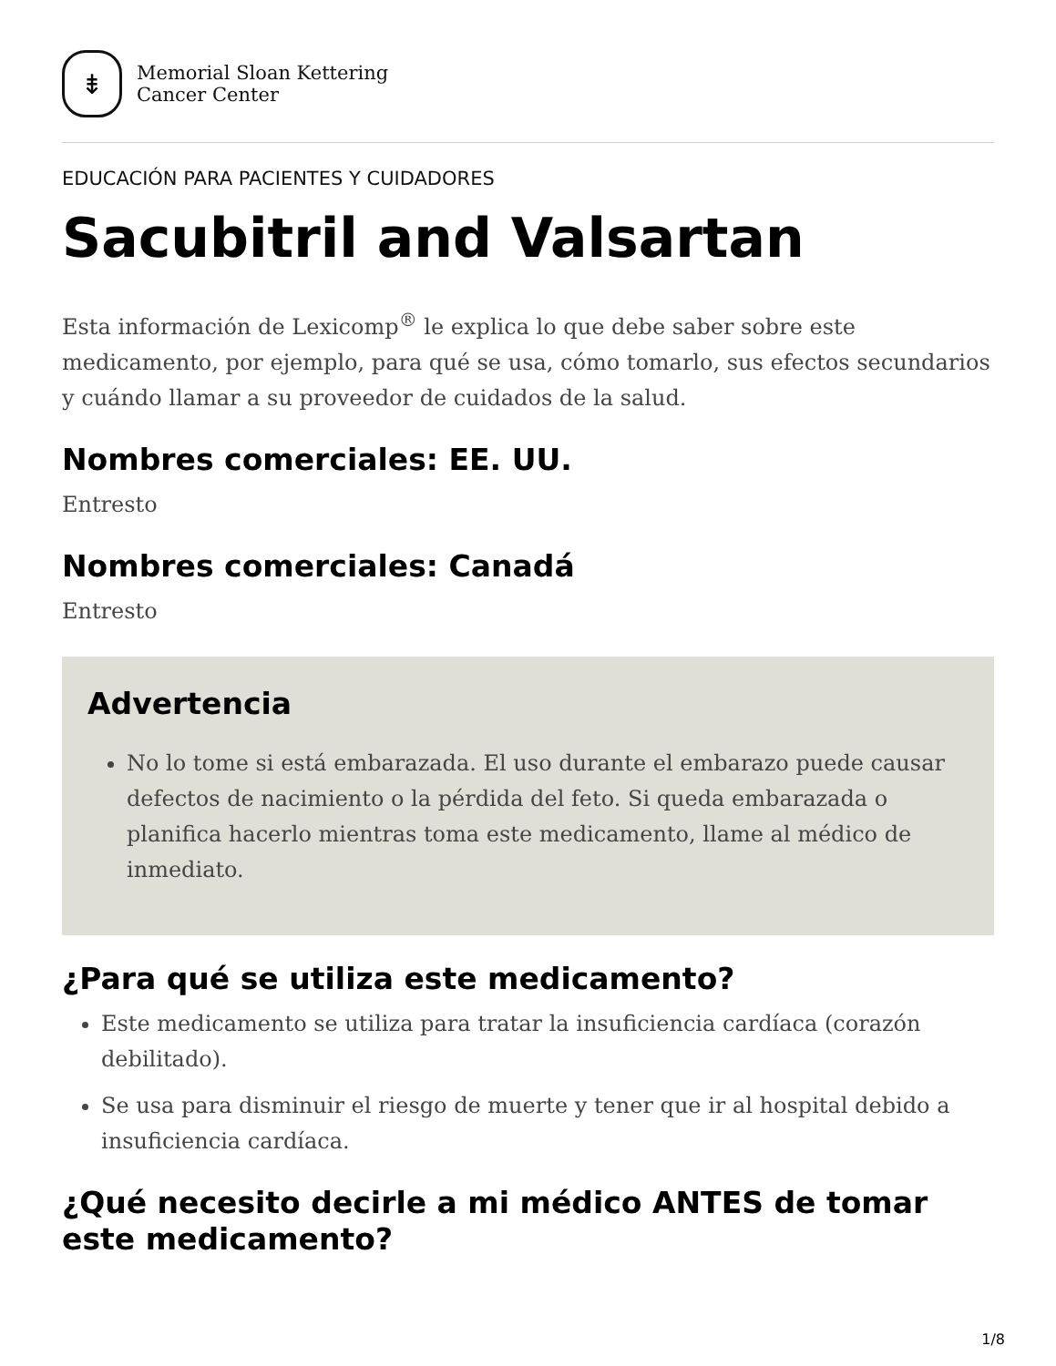⇟
Memorial Sloan Kettering
Cancer Center
EDUCACIÓN PARA PACIENTES Y CUIDADORES
Sacubitril and Valsartan
Esta información de Lexicomp<sup>®</sup> le explica lo que debe saber sobre este medicamento, por ejemplo, para qué se usa, cómo tomarlo, sus efectos secundarios y cuándo llamar a su proveedor de cuidados de la salud.
Nombres comerciales: EE. UU.
Entresto
Nombres comerciales: Canadá
Entresto
Advertencia
No lo tome si está embarazada. El uso durante el embarazo puede causar defectos de nacimiento o la pérdida del feto. Si queda embarazada o planifica hacerlo mientras toma este medicamento, llame al médico de inmediato.
¿Para qué se utiliza este medicamento?
Este medicamento se utiliza para tratar la insuficiencia cardíaca (corazón debilitado).
Se usa para disminuir el riesgo de muerte y tener que ir al hospital debido a insuficiencia cardíaca.
¿Qué necesito decirle a mi médico ANTES de tomar este medicamento?
1/8